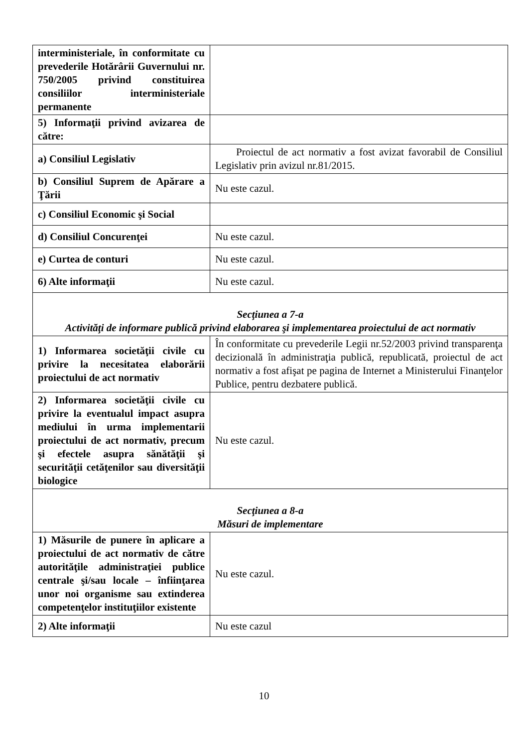| interministeriale, în conformitate cu prevederile Hotărârii Guvernului nr. 750/2005 privind constituirea consiliilor interministeriale permanente | |
| 5) Informaţii privind avizarea de către: | |
| a) Consiliul Legislativ | Proiectul de act normativ a fost avizat favorabil de Consiliul Legislativ prin avizul nr.81/2015. |
| b) Consiliul Suprem de Apărare a Ţării | Nu este cazul. |
| c) Consiliul Economic şi Social | |
| d) Consiliul Concurenţei | Nu este cazul. |
| e) Curtea de conturi | Nu este cazul. |
| 6) Alte informaţii | Nu este cazul. |
| Secţiunea a 7-a Activităţi de informare publică privind elaborarea şi implementarea proiectului de act normativ | |
| 1) Informarea societăţii civile cu privire la necesitatea elaborării proiectului de act normativ | În conformitate cu prevederile Legii nr.52/2003 privind transparenţa decizională în administraţia publică, republicată, proiectul de act normativ a fost afişat pe pagina de Internet a Ministerului Finanţelor Publice, pentru dezbatere publică. |
| 2) Informarea societăţii civile cu privire la eventualul impact asupra mediului în urma implementarii proiectului de act normativ, precum şi efectele asupra sănătăţii şi securităţii cetăţenilor sau diversităţii biologice | Nu este cazul. |
| Secţiunea a 8-a Măsuri de implementare | |
| 1) Măsurile de punere în aplicare a proiectului de act normativ de către autorităţile administraţiei publice centrale şi/sau locale – înfiinţarea unor noi organisme sau extinderea competenţelor instituţiilor existente | Nu este cazul. |
| 2) Alte informaţii | Nu este cazul |
10